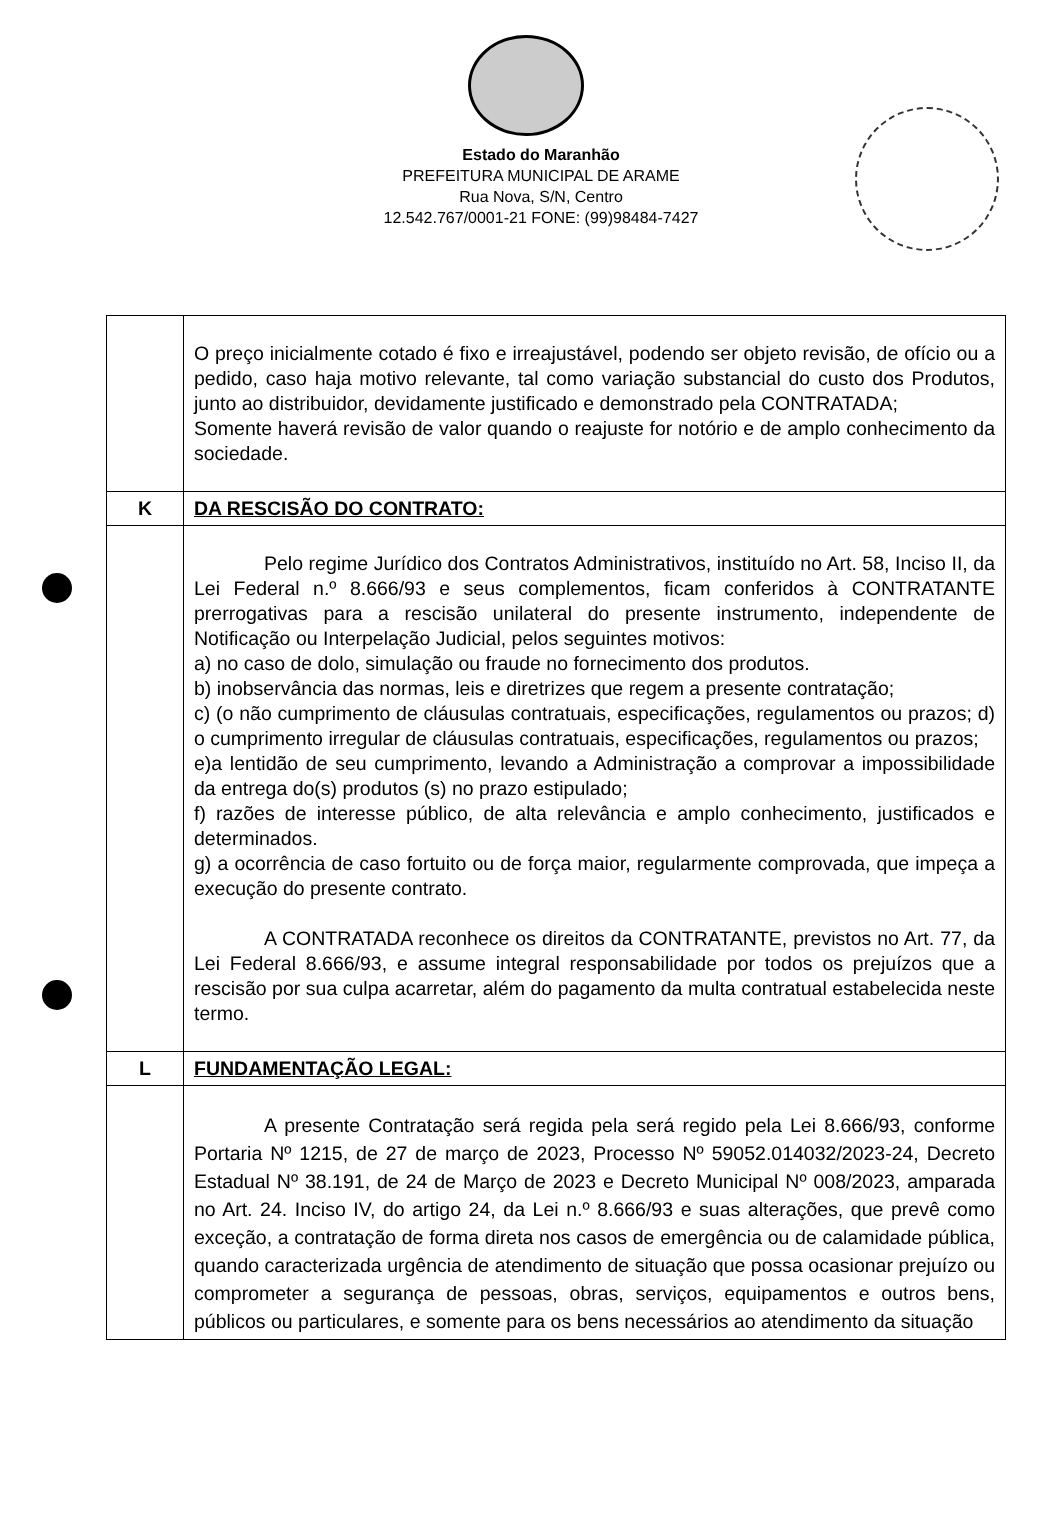Estado do Maranhão
PREFEITURA MUNICIPAL DE ARAME
Rua Nova, S/N, Centro
12.542.767/0001-21 FONE: (99)98484-7427
| | O preço inicialmente cotado é fixo e irreajustável, podendo ser objeto revisão, de ofício ou a pedido, caso haja motivo relevante, tal como variação substancial do custo dos Produtos, junto ao distribuidor, devidamente justificado e demonstrado pela CONTRATADA; Somente haverá revisão de valor quando o reajuste for notório e de amplo conhecimento da sociedade. |
| K | DA RESCISÃO DO CONTRATO: |
| | Pelo regime Jurídico dos Contratos Administrativos, instituído no Art. 58, Inciso II, da Lei Federal n.º 8.666/93 e seus complementos, ficam conferidos à CONTRATANTE prerrogativas para a rescisão unilateral do presente instrumento, independente de Notificação ou Interpelação Judicial, pelos seguintes motivos: a) no caso de dolo, simulação ou fraude no fornecimento dos produtos. b) inobservância das normas, leis e diretrizes que regem a presente contratação; c) (o não cumprimento de cláusulas contratuais, especificações, regulamentos ou prazos; d) o cumprimento irregular de cláusulas contratuais, especificações, regulamentos ou prazos; e)a lentidão de seu cumprimento, levando a Administração a comprovar a impossibilidade da entrega do(s) produtos (s) no prazo estipulado; f) razões de interesse público, de alta relevância e amplo conhecimento, justificados e determinados. g) a ocorrência de caso fortuito ou de força maior, regularmente comprovada, que impeça a execução do presente contrato. A CONTRATADA reconhece os direitos da CONTRATANTE, previstos no Art. 77, da Lei Federal 8.666/93, e assume integral responsabilidade por todos os prejuízos que a rescisão por sua culpa acarretar, além do pagamento da multa contratual estabelecida neste termo. |
| L | FUNDAMENTAÇÃO LEGAL: |
| | A presente Contratação será regida pela será regido pela Lei 8.666/93, conforme Portaria Nº 1215, de 27 de março de 2023, Processo Nº 59052.014032/2023-24, Decreto Estadual Nº 38.191, de 24 de Março de 2023 e Decreto Municipal Nº 008/2023, amparada no Art. 24. Inciso IV, do artigo 24, da Lei n.º 8.666/93 e suas alterações, que prevê como exceção, a contratação de forma direta nos casos de emergência ou de calamidade pública, quando caracterizada urgência de atendimento de situação que possa ocasionar prejuízo ou comprometer a segurança de pessoas, obras, serviços, equipamentos e outros bens, públicos ou particulares, e somente para os bens necessários ao atendimento da situação |